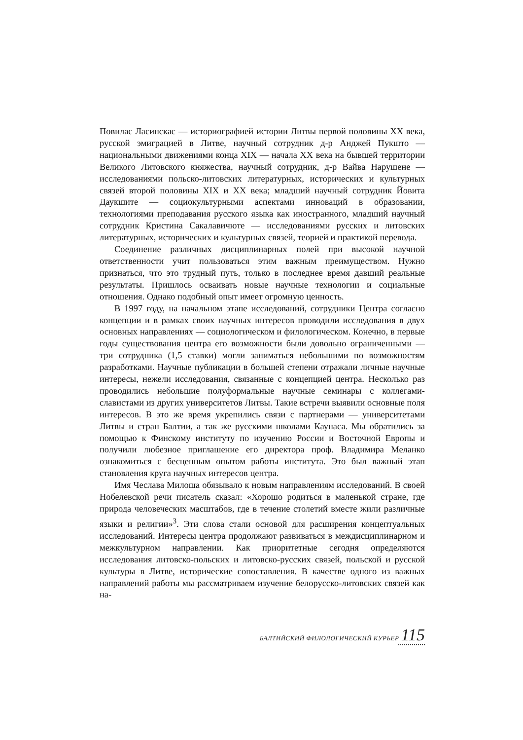Повилас Ласинскас — историографией истории Литвы первой половины XX века, русской эмиграцией в Литве, научный сотрудник д-р Анджей Пукшто — национальными движениями конца XIX — начала XX века на бывшей территории Великого Литовского княжества, научный сотрудник, д-р Вайва Нарушене — исследованиями польско-литовских литературных, исторических и культурных связей второй половины XIX и XX века; младший научный сотрудник Йовита Даукшите — социокультурными аспектами инноваций в образовании, технологиями преподавания русского языка как иностранного, младший научный сотрудник Кристина Сакалавичюте — исследованиями русских и литовских литературных, исторических и культурных связей, теорией и практикой перевода.
Соединение различных дисциплинарных полей при высокой научной ответственности учит пользоваться этим важным преимуществом. Нужно признаться, что это трудный путь, только в последнее время давший реальные результаты. Пришлось осваивать новые научные технологии и социальные отношения. Однако подобный опыт имеет огромную ценность.
В 1997 году, на начальном этапе исследований, сотрудники Центра согласно концепции и в рамках своих научных интересов проводили исследования в двух основных направлениях — социологическом и филологическом. Конечно, в первые годы существования центра его возможности были довольно ограниченными — три сотрудника (1,5 ставки) могли заниматься небольшими по возможностям разработками. Научные публикации в большей степени отражали личные научные интересы, нежели исследования, связанные с концепцией центра. Несколько раз проводились небольшие полуформальные научные семинары с коллегами-славистами из других университетов Литвы. Такие встречи выявили основные поля интересов. В это же время укрепились связи с партнерами — университетами Литвы и стран Балтии, а так же русскими школами Каунаса. Мы обратились за помощью к Финскому институту по изучению России и Восточной Европы и получили любезное приглашение его директора проф. Владимира Меланко ознакомиться с бесценным опытом работы института. Это был важный этап становления круга научных интересов центра.
Имя Чеслава Милоша обязывало к новым направлениям исследований. В своей Нобелевской речи писатель сказал: «Хорошо родиться в маленькой стране, где природа человеческих масштабов, где в течение столетий вместе жили различные языки и религии»<sup>3</sup>. Эти слова стали основой для расширения концептуальных исследований. Интересы центра продолжают развиваться в междисциплинарном и межкультурном направлении. Как приоритетные сегодня определяются исследования литовско-польских и литовско-русских связей, польской и русской культуры в Литве, исторические сопоставления. В качестве одного из важных направлений работы мы рассматриваем изучение белорусско-литовских связей как на-
БАЛТИЙСКИЙ ФИЛОЛОГИЧЕСКИЙ КУРЬЕР 115